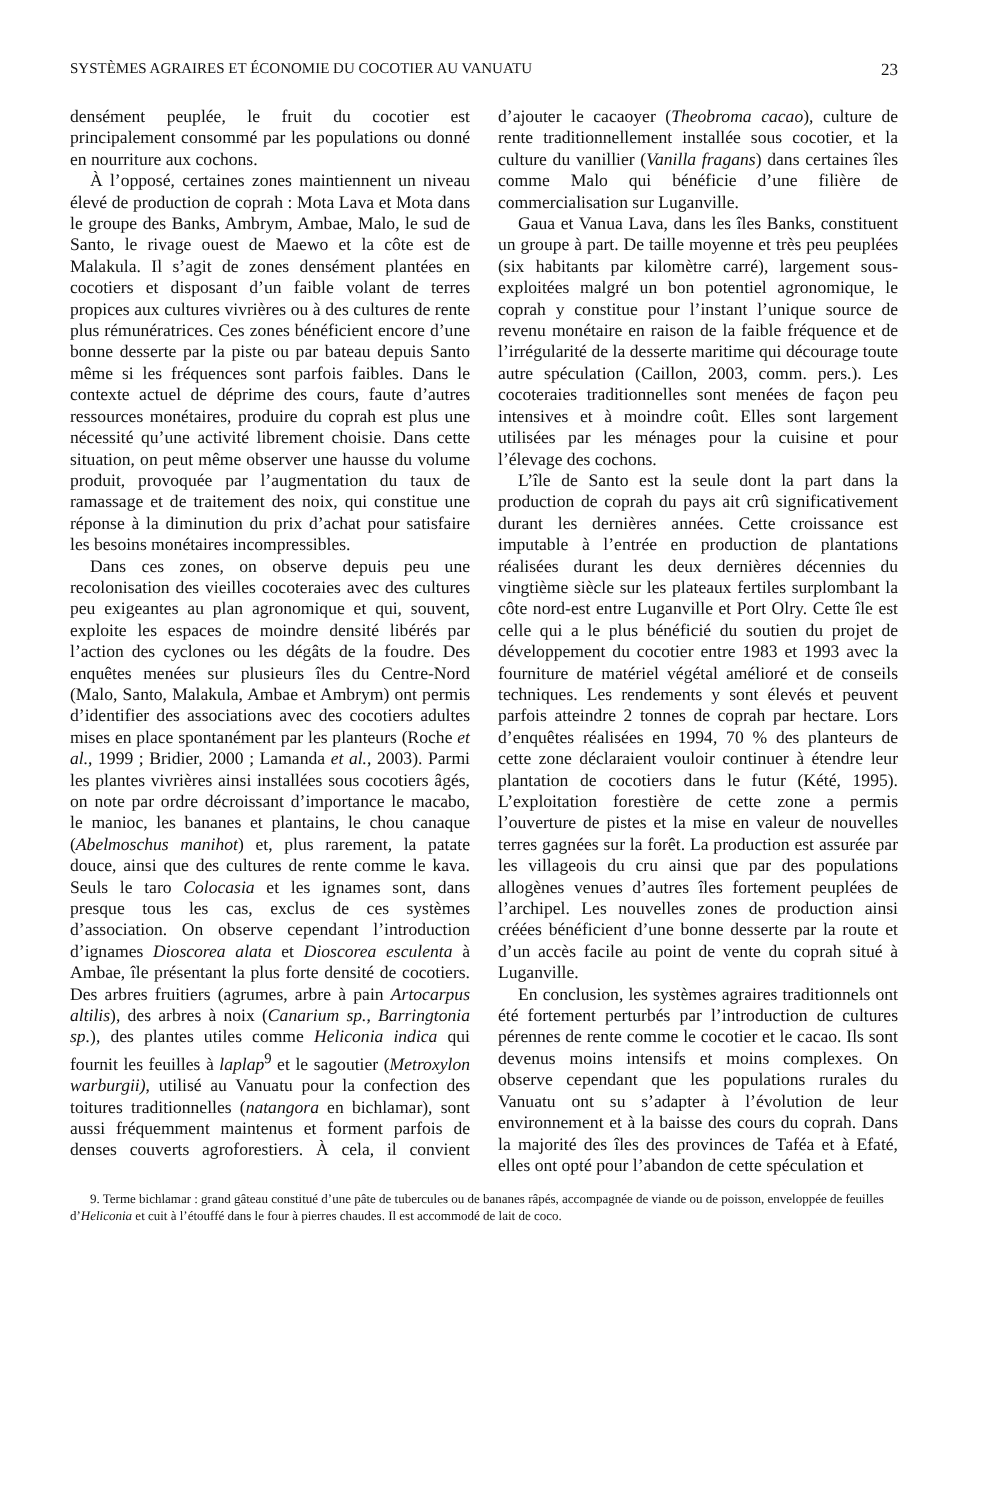SYSTÈMES AGRAIRES ET ÉCONOMIE DU COCOTIER AU VANUATU 23
densément peuplée, le fruit du cocotier est principalement consommé par les populations ou donné en nourriture aux cochons.
À l’opposé, certaines zones maintiennent un niveau élevé de production de coprah : Mota Lava et Mota dans le groupe des Banks, Ambrym, Ambae, Malo, le sud de Santo, le rivage ouest de Maewo et la côte est de Malakula. Il s’agit de zones densément plantées en cocotiers et disposant d’un faible volant de terres propices aux cultures vivrières ou à des cultures de rente plus rémunératrices. Ces zones bénéficient encore d’une bonne desserte par la piste ou par bateau depuis Santo même si les fréquences sont parfois faibles. Dans le contexte actuel de déprime des cours, faute d’autres ressources monétaires, produire du coprah est plus une nécessité qu’une activité librement choisie. Dans cette situation, on peut même observer une hausse du volume produit, provoquée par l’augmentation du taux de ramassage et de traitement des noix, qui constitue une réponse à la diminution du prix d’achat pour satisfaire les besoins monétaires incompressibles.
Dans ces zones, on observe depuis peu une recolonisation des vieilles cocoteraies avec des cultures peu exigeantes au plan agronomique et qui, souvent, exploite les espaces de moindre densité libérés par l’action des cyclones ou les dégâts de la foudre. Des enquêtes menées sur plusieurs îles du Centre-Nord (Malo, Santo, Malakula, Ambae et Ambrym) ont permis d’identifier des associations avec des cocotiers adultes mises en place spontanément par les planteurs (Roche et al., 1999 ; Bridier, 2000 ; Lamanda et al., 2003). Parmi les plantes vivrières ainsi installées sous cocotiers âgés, on note par ordre décroissant d’importance le macabo, le manioc, les bananes et plantains, le chou canaque (Abelmoschus manihot) et, plus rarement, la patate douce, ainsi que des cultures de rente comme le kava. Seuls le taro Colocasia et les ignames sont, dans presque tous les cas, exclus de ces systèmes d’association. On observe cependant l’introduction d’ignames Dioscorea alata et Dioscorea esculenta à Ambae, île présentant la plus forte densité de cocotiers. Des arbres fruitiers (agrumes, arbre à pain Artocarpus altilis), des arbres à noix (Canarium sp., Barringtonia sp.), des plantes utiles comme Heliconia indica qui fournit les feuilles à laplap<sup>9</sup> et le sagoutier (Metroxylon warburgii), utilisé au Vanuatu pour la confection des toitures traditionnelles (natangora en bichlamar), sont aussi fréquemment maintenus et forment parfois de denses couverts agroforestiers. À cela, il convient d’ajouter le cacaoyer (Theobroma cacao), culture de rente traditionnellement installée sous cocotier, et la culture du vanillier (Vanilla fragans) dans certaines îles comme Malo qui bénéficie d’une filière de commercialisation sur Luganville.
Gaua et Vanua Lava, dans les îles Banks, constituent un groupe à part. De taille moyenne et très peu peuplées (six habitants par kilomètre carré), largement sous-exploitées malgré un bon potentiel agronomique, le coprah y constitue pour l’instant l’unique source de revenu monétaire en raison de la faible fréquence et de l’irrégularité de la desserte maritime qui décourage toute autre spéculation (Caillon, 2003, comm. pers.). Les cocoteraies traditionnelles sont menées de façon peu intensives et à moindre coût. Elles sont largement utilisées par les ménages pour la cuisine et pour l’élevage des cochons.
L’île de Santo est la seule dont la part dans la production de coprah du pays ait crû significativement durant les dernières années. Cette croissance est imputable à l’entrée en production de plantations réalisées durant les deux dernières décennies du vingtième siècle sur les plateaux fertiles surplombant la côte nord-est entre Luganville et Port Olry. Cette île est celle qui a le plus bénéficié du soutien du projet de développement du cocotier entre 1983 et 1993 avec la fourniture de matériel végétal amélioré et de conseils techniques. Les rendements y sont élevés et peuvent parfois atteindre 2 tonnes de coprah par hectare. Lors d’enquêtes réalisées en 1994, 70 % des planteurs de cette zone déclaraient vouloir continuer à étendre leur plantation de cocotiers dans le futur (Kété, 1995). L’exploitation forestière de cette zone a permis l’ouverture de pistes et la mise en valeur de nouvelles terres gagnées sur la forêt. La production est assurée par les villageois du cru ainsi que par des populations allogènes venues d’autres îles fortement peuplées de l’archipel. Les nouvelles zones de production ainsi créées bénéficient d’une bonne desserte par la route et d’un accès facile au point de vente du coprah situé à Luganville.
En conclusion, les systèmes agraires traditionnels ont été fortement perturbés par l’introduction de cultures pérennes de rente comme le cocotier et le cacao. Ils sont devenus moins intensifs et moins complexes. On observe cependant que les populations rurales du Vanuatu ont su s’adapter à l’évolution de leur environnement et à la baisse des cours du coprah. Dans la majorité des îles des provinces de Taféa et à Efaté, elles ont opté pour l’abandon de cette spéculation et
9. Terme bichlamar : grand gâteau constitué d’une pâte de tubercules ou de bananes râpés, accompagnée de viande ou de poisson, enveloppée de feuilles d’Heliconia et cuit à l’étouffé dans le four à pierres chaudes. Il est accommodé de lait de coco.